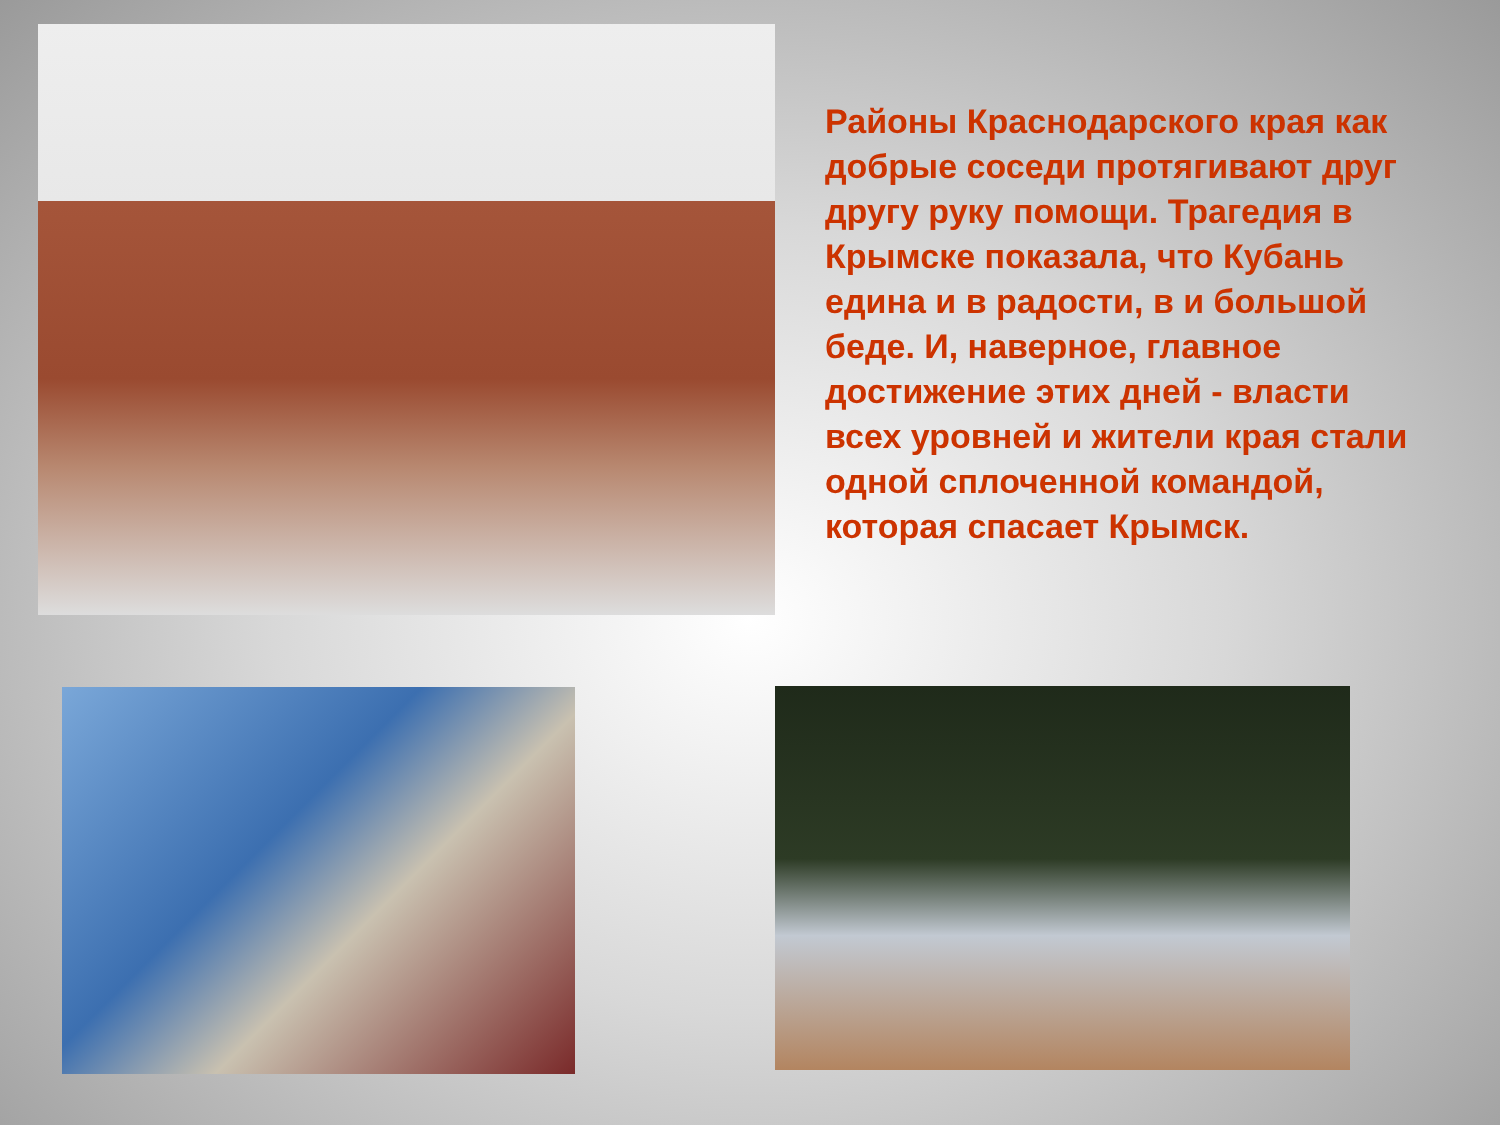Районы Краснодарского края как добрые соседи протягивают друг другу руку помощи. Трагедия в Крымске показала, что Кубань едина и в радости, в и большой беде. И, наверное, главное достижение этих дней - власти всех уровней и жители края стали одной сплоченной командой, которая спасает Крымск.